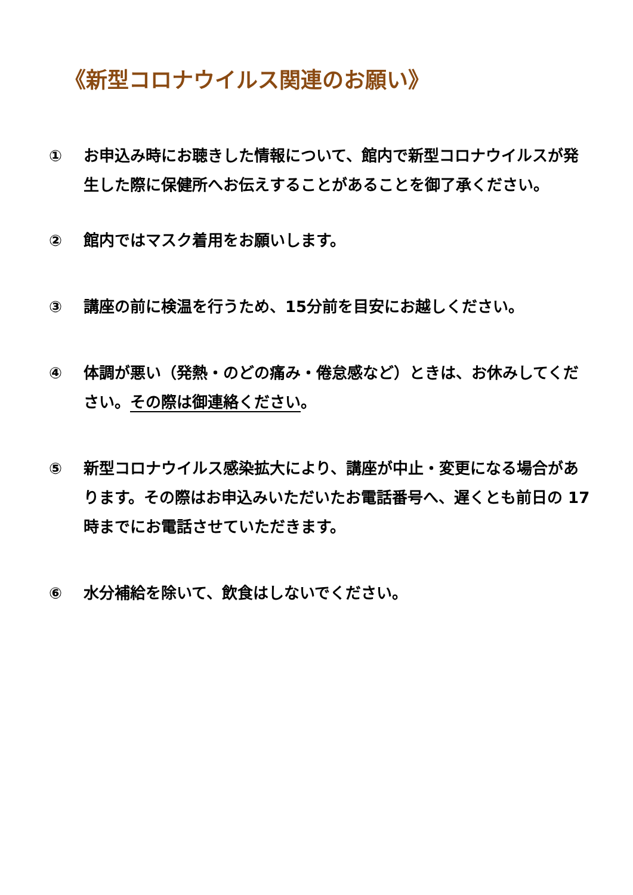《新型コロナウイルス関連のお願い》
① お申込み時にお聴きした情報について、館内で新型コロナウイルスが発生した際に保健所へお伝えすることがあることを御了承ください。
② 館内ではマスク着用をお願いします。
③ 講座の前に検温を行うため、15分前を目安にお越しください。
④ 体調が悪い（発熱・のどの痛み・倦怠感など）ときは、お休みしてください。その際は御連絡ください。
⑤ 新型コロナウイルス感染拡大により、講座が中止・変更になる場合があります。その際はお申込みいただいたお電話番号へ、遅くとも前日の 17 時までにお電話させていただきます。
⑥ 水分補給を除いて、飲食はしないでください。